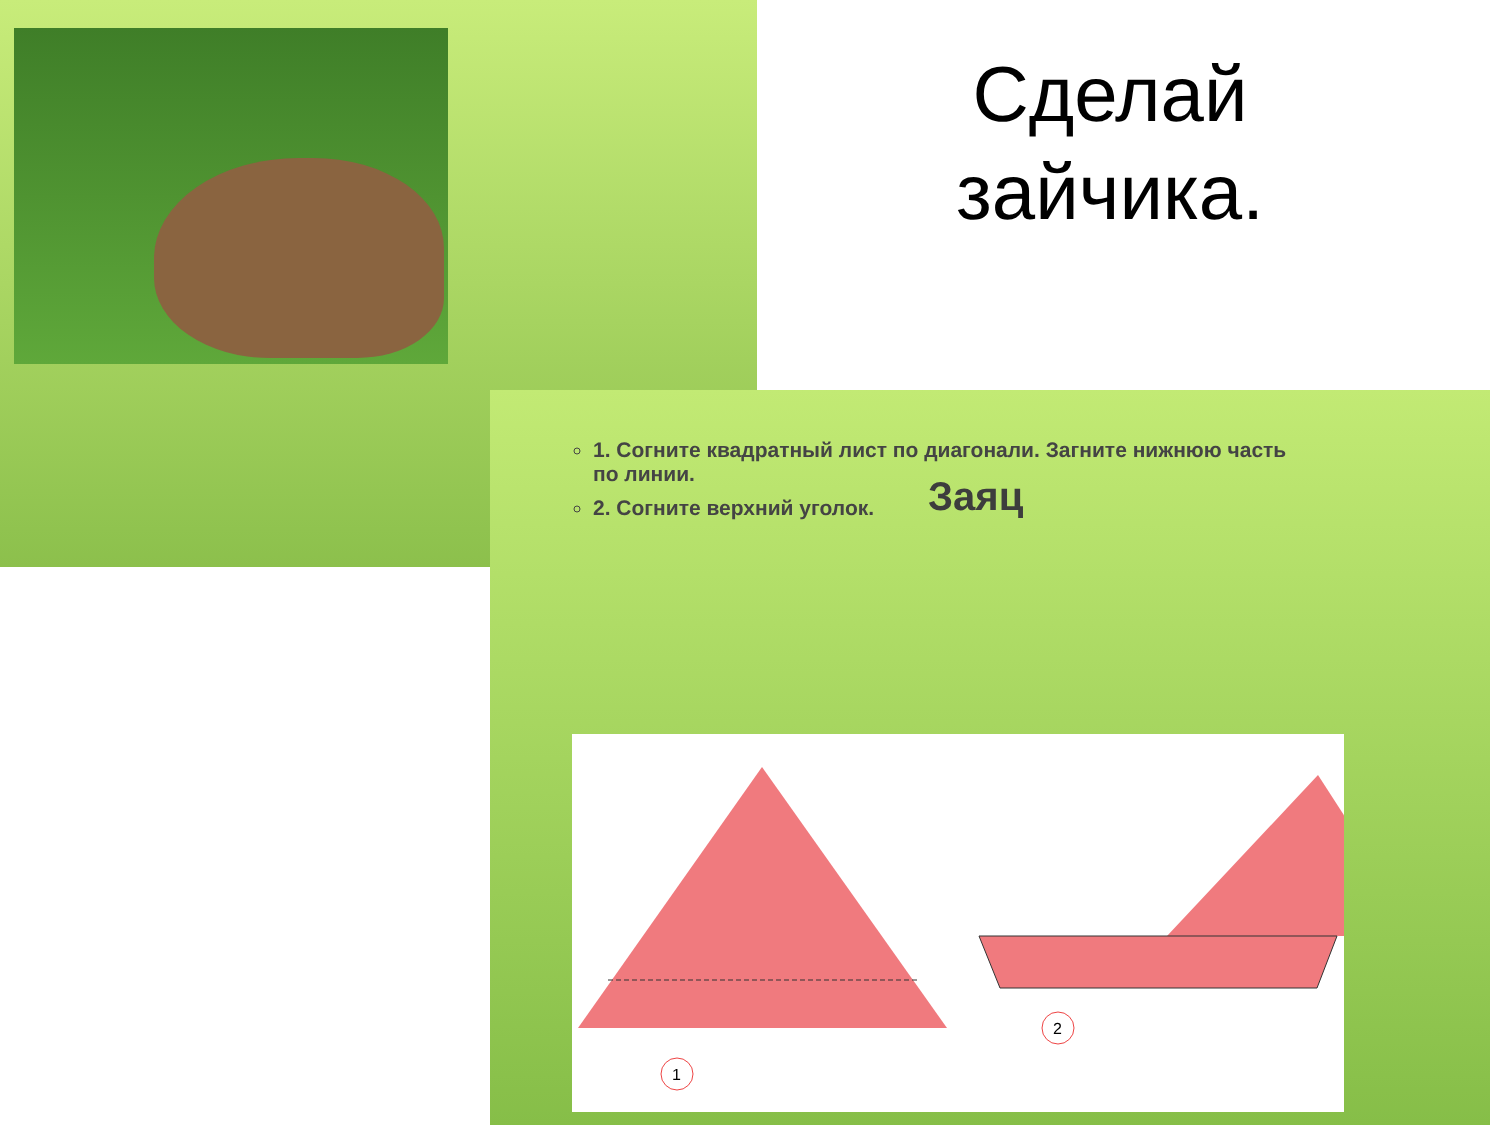Сделай зайчика.
1. Согните квадратный лист по диагонали. Загните нижнюю часть по линии.
2. Согните верхний уголок.
Заяц
1
2